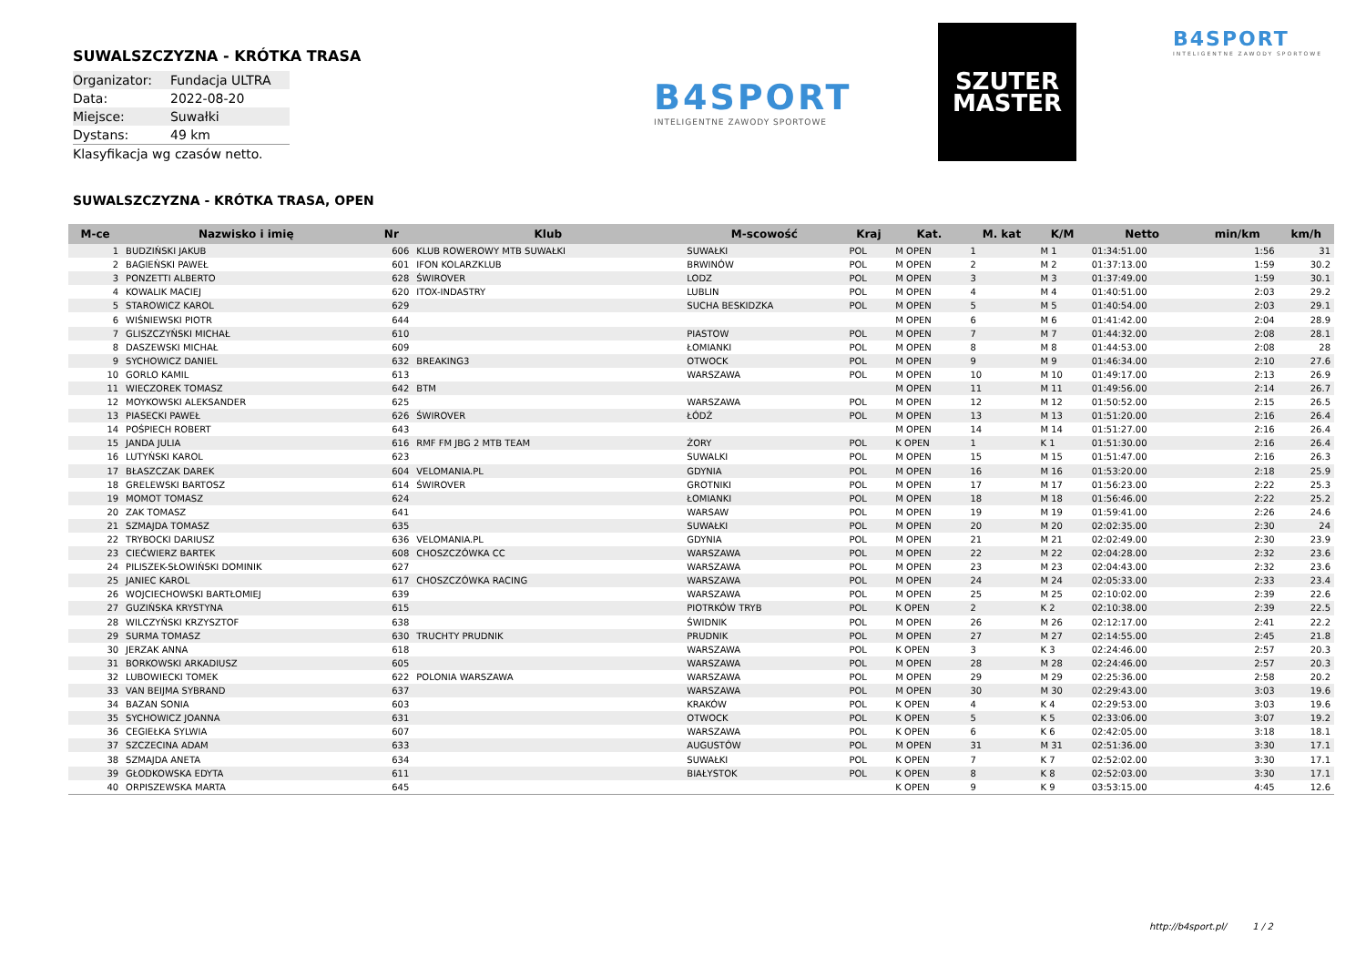SUWALSZCZYZNA - KRÓTKA TRASA
| Organizator: | Fundacja ULTRA |
| Data: | 2022-08-20 |
| Miejsce: | Suwałki |
| Dystans: | 49 km |
Klasyfikacja wg czasów netto.
B4SPORT
INTELIGENTNE ZAWODY SPORTOWE
SZUTER
MASTER
B4SPORT
INTELIGENTNE ZAWODY SPORTOWE
SUWALSZCZYZNA - KRÓTKA TRASA, OPEN
| M-ce | Nazwisko i imię | Nr | Klub | M-scowość | Kraj | Kat. | M. kat | K/M | Netto | min/km | km/h |
| --- | --- | --- | --- | --- | --- | --- | --- | --- | --- | --- | --- |
| 1 | BUDZIŃSKI JAKUB | 606 | KLUB ROWEROWY MTB SUWAŁKI | SUWAŁKI | POL | M OPEN | 1 | M 1 | 01:34:51.00 | 1:56 | 31 |
| 2 | BAGIEŃSKI PAWEŁ | 601 | IFON KOLARZKLUB | BRWINÓW | POL | M OPEN | 2 | M 2 | 01:37:13.00 | 1:59 | 30.2 |
| 3 | PONZETTI ALBERTO | 628 | ŚWIROVER | LODZ | POL | M OPEN | 3 | M 3 | 01:37:49.00 | 1:59 | 30.1 |
| 4 | KOWALIK MACIEJ | 620 | ITOX-INDASTRY | LUBLIN | POL | M OPEN | 4 | M 4 | 01:40:51.00 | 2:03 | 29.2 |
| 5 | STAROWICZ KAROL | 629 | | SUCHA BESKIDZKA | POL | M OPEN | 5 | M 5 | 01:40:54.00 | 2:03 | 29.1 |
| 6 | WIŚNIEWSKI PIOTR | 644 | | | | M OPEN | 6 | M 6 | 01:41:42.00 | 2:04 | 28.9 |
| 7 | GLISZCZYŃSKI MICHAŁ | 610 | | PIASTOW | POL | M OPEN | 7 | M 7 | 01:44:32.00 | 2:08 | 28.1 |
| 8 | DASZEWSKI MICHAŁ | 609 | | ŁOMIANKI | POL | M OPEN | 8 | M 8 | 01:44:53.00 | 2:08 | 28 |
| 9 | SYCHOWICZ DANIEL | 632 | BREAKING3 | OTWOCK | POL | M OPEN | 9 | M 9 | 01:46:34.00 | 2:10 | 27.6 |
| 10 | GORLO KAMIL | 613 | | WARSZAWA | POL | M OPEN | 10 | M 10 | 01:49:17.00 | 2:13 | 26.9 |
| 11 | WIECZOREK TOMASZ | 642 | BTM | | | M OPEN | 11 | M 11 | 01:49:56.00 | 2:14 | 26.7 |
| 12 | MOYKOWSKI ALEKSANDER | 625 | | WARSZAWA | POL | M OPEN | 12 | M 12 | 01:50:52.00 | 2:15 | 26.5 |
| 13 | PIASECKI PAWEŁ | 626 | ŚWIROVER | ŁÓDŹ | POL | M OPEN | 13 | M 13 | 01:51:20.00 | 2:16 | 26.4 |
| 14 | POŚPIECH ROBERT | 643 | | | | M OPEN | 14 | M 14 | 01:51:27.00 | 2:16 | 26.4 |
| 15 | JANDA JULIA | 616 | RMF FM JBG 2 MTB TEAM | ŻORY | POL | K OPEN | 1 | K 1 | 01:51:30.00 | 2:16 | 26.4 |
| 16 | LUTYŃSKI KAROL | 623 | | SUWALKI | POL | M OPEN | 15 | M 15 | 01:51:47.00 | 2:16 | 26.3 |
| 17 | BŁASZCZAK DAREK | 604 | VELOMANIA.PL | GDYNIA | POL | M OPEN | 16 | M 16 | 01:53:20.00 | 2:18 | 25.9 |
| 18 | GRELEWSKI BARTOSZ | 614 | ŚWIROVER | GROTNIKI | POL | M OPEN | 17 | M 17 | 01:56:23.00 | 2:22 | 25.3 |
| 19 | MOMOT TOMASZ | 624 | | ŁOMIANKI | POL | M OPEN | 18 | M 18 | 01:56:46.00 | 2:22 | 25.2 |
| 20 | ZAK TOMASZ | 641 | | WARSAW | POL | M OPEN | 19 | M 19 | 01:59:41.00 | 2:26 | 24.6 |
| 21 | SZMAJDA TOMASZ | 635 | | SUWAŁKI | POL | M OPEN | 20 | M 20 | 02:02:35.00 | 2:30 | 24 |
| 22 | TRYBOCKI DARIUSZ | 636 | VELOMANIA.PL | GDYNIA | POL | M OPEN | 21 | M 21 | 02:02:49.00 | 2:30 | 23.9 |
| 23 | CIEĆWIERZ BARTEK | 608 | CHOSZCZÓWKA CC | WARSZAWA | POL | M OPEN | 22 | M 22 | 02:04:28.00 | 2:32 | 23.6 |
| 24 | PILISZEK-SŁOWIŃSKI DOMINIK | 627 | | WARSZAWA | POL | M OPEN | 23 | M 23 | 02:04:43.00 | 2:32 | 23.6 |
| 25 | JANIEC KAROL | 617 | CHOSZCZÓWKA RACING | WARSZAWA | POL | M OPEN | 24 | M 24 | 02:05:33.00 | 2:33 | 23.4 |
| 26 | WOJCIECHOWSKI BARTŁOMIEJ | 639 | | WARSZAWA | POL | M OPEN | 25 | M 25 | 02:10:02.00 | 2:39 | 22.6 |
| 27 | GUZIŃSKA KRYSTYNA | 615 | | PIOTRKÓW TRYB | POL | K OPEN | 2 | K 2 | 02:10:38.00 | 2:39 | 22.5 |
| 28 | WILCZYŃSKI KRZYSZTOF | 638 | | ŚWIDNIK | POL | M OPEN | 26 | M 26 | 02:12:17.00 | 2:41 | 22.2 |
| 29 | SURMA TOMASZ | 630 | TRUCHTY PRUDNIK | PRUDNIK | POL | M OPEN | 27 | M 27 | 02:14:55.00 | 2:45 | 21.8 |
| 30 | JERZAK ANNA | 618 | | WARSZAWA | POL | K OPEN | 3 | K 3 | 02:24:46.00 | 2:57 | 20.3 |
| 31 | BORKOWSKI ARKADIUSZ | 605 | | WARSZAWA | POL | M OPEN | 28 | M 28 | 02:24:46.00 | 2:57 | 20.3 |
| 32 | LUBOWIECKI TOMEK | 622 | POLONIA WARSZAWA | WARSZAWA | POL | M OPEN | 29 | M 29 | 02:25:36.00 | 2:58 | 20.2 |
| 33 | VAN BEIJMA SYBRAND | 637 | | WARSZAWA | POL | M OPEN | 30 | M 30 | 02:29:43.00 | 3:03 | 19.6 |
| 34 | BAZAN SONIA | 603 | | KRAKÓW | POL | K OPEN | 4 | K 4 | 02:29:53.00 | 3:03 | 19.6 |
| 35 | SYCHOWICZ JOANNA | 631 | | OTWOCK | POL | K OPEN | 5 | K 5 | 02:33:06.00 | 3:07 | 19.2 |
| 36 | CEGIEŁKA SYLWIA | 607 | | WARSZAWA | POL | K OPEN | 6 | K 6 | 02:42:05.00 | 3:18 | 18.1 |
| 37 | SZCZECINA ADAM | 633 | | AUGUSTÓW | POL | M OPEN | 31 | M 31 | 02:51:36.00 | 3:30 | 17.1 |
| 38 | SZMAJDA ANETA | 634 | | SUWAŁKI | POL | K OPEN | 7 | K 7 | 02:52:02.00 | 3:30 | 17.1 |
| 39 | GŁODKOWSKA EDYTA | 611 | | BIAŁYSTOK | POL | K OPEN | 8 | K 8 | 02:52:03.00 | 3:30 | 17.1 |
| 40 | ORPISZEWSKA MARTA | 645 | | | | K OPEN | 9 | K 9 | 03:53:15.00 | 4:45 | 12.6 |
http://b4sport.pl/ 1 / 2